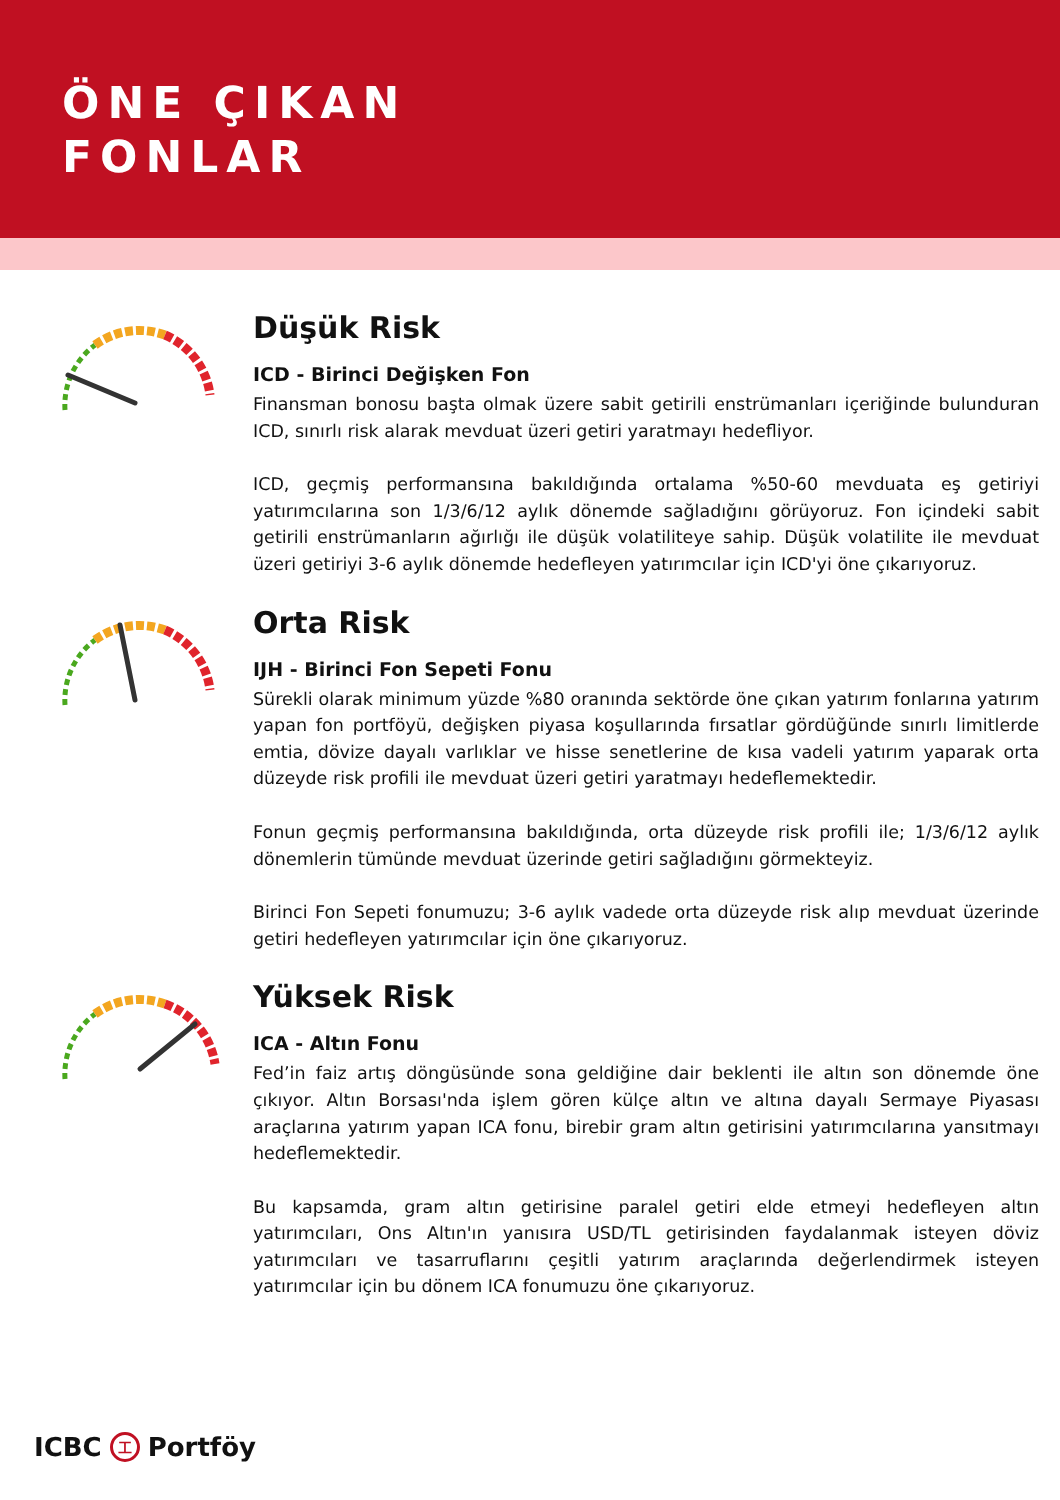ÖNE ÇIKAN
FONLAR
Düşük Risk
ICD - Birinci Değişken Fon
Finansman bonosu başta olmak üzere sabit getirili enstrümanları içeriğinde bulunduran ICD, sınırlı risk alarak mevduat üzeri getiri yaratmayı hedefliyor.
ICD, geçmiş performansına bakıldığında ortalama %50-60 mevduata eş getiriyi yatırımcılarına son 1/3/6/12 aylık dönemde sağladığını görüyoruz. Fon içindeki sabit getirili enstrümanların ağırlığı ile düşük volatiliteye sahip. Düşük volatilite ile mevduat üzeri getiriyi 3-6 aylık dönemde hedefleyen yatırımcılar için ICD'yi öne çıkarıyoruz.
Orta Risk
IJH - Birinci Fon Sepeti Fonu
Sürekli olarak minimum yüzde %80 oranında sektörde öne çıkan yatırım fonlarına yatırım yapan fon portföyü, değişken piyasa koşullarında fırsatlar gördüğünde sınırlı limitlerde emtia, dövize dayalı varlıklar ve hisse senetlerine de kısa vadeli yatırım yaparak orta düzeyde risk profili ile mevduat üzeri getiri yaratmayı hedeflemektedir.
Fonun geçmiş performansına bakıldığında, orta düzeyde risk profili ile; 1/3/6/12 aylık dönemlerin tümünde mevduat üzerinde getiri sağladığını görmekteyiz.
Birinci Fon Sepeti fonumuzu; 3-6 aylık vadede orta düzeyde risk alıp mevduat üzerinde getiri hedefleyen yatırımcılar için öne çıkarıyoruz.
Yüksek Risk
ICA - Altın Fonu
Fed’in faiz artış döngüsünde sona geldiğine dair beklenti ile altın son dönemde öne çıkıyor. Altın Borsası'nda işlem gören külçe altın ve altına dayalı Sermaye Piyasası araçlarına yatırım yapan ICA fonu, birebir gram altın getirisini yatırımcılarına yansıtmayı hedeflemektedir.
Bu kapsamda, gram altın getirisine paralel getiri elde etmeyi hedefleyen altın yatırımcıları, Ons Altın'ın yanısıra USD/TL getirisinden faydalanmak isteyen döviz yatırımcıları ve tasarruflarını çeşitli yatırım araçlarında değerlendirmek isteyen yatırımcılar için bu dönem ICA fonumuzu öne çıkarıyoruz.
ICBC 工 Portföy